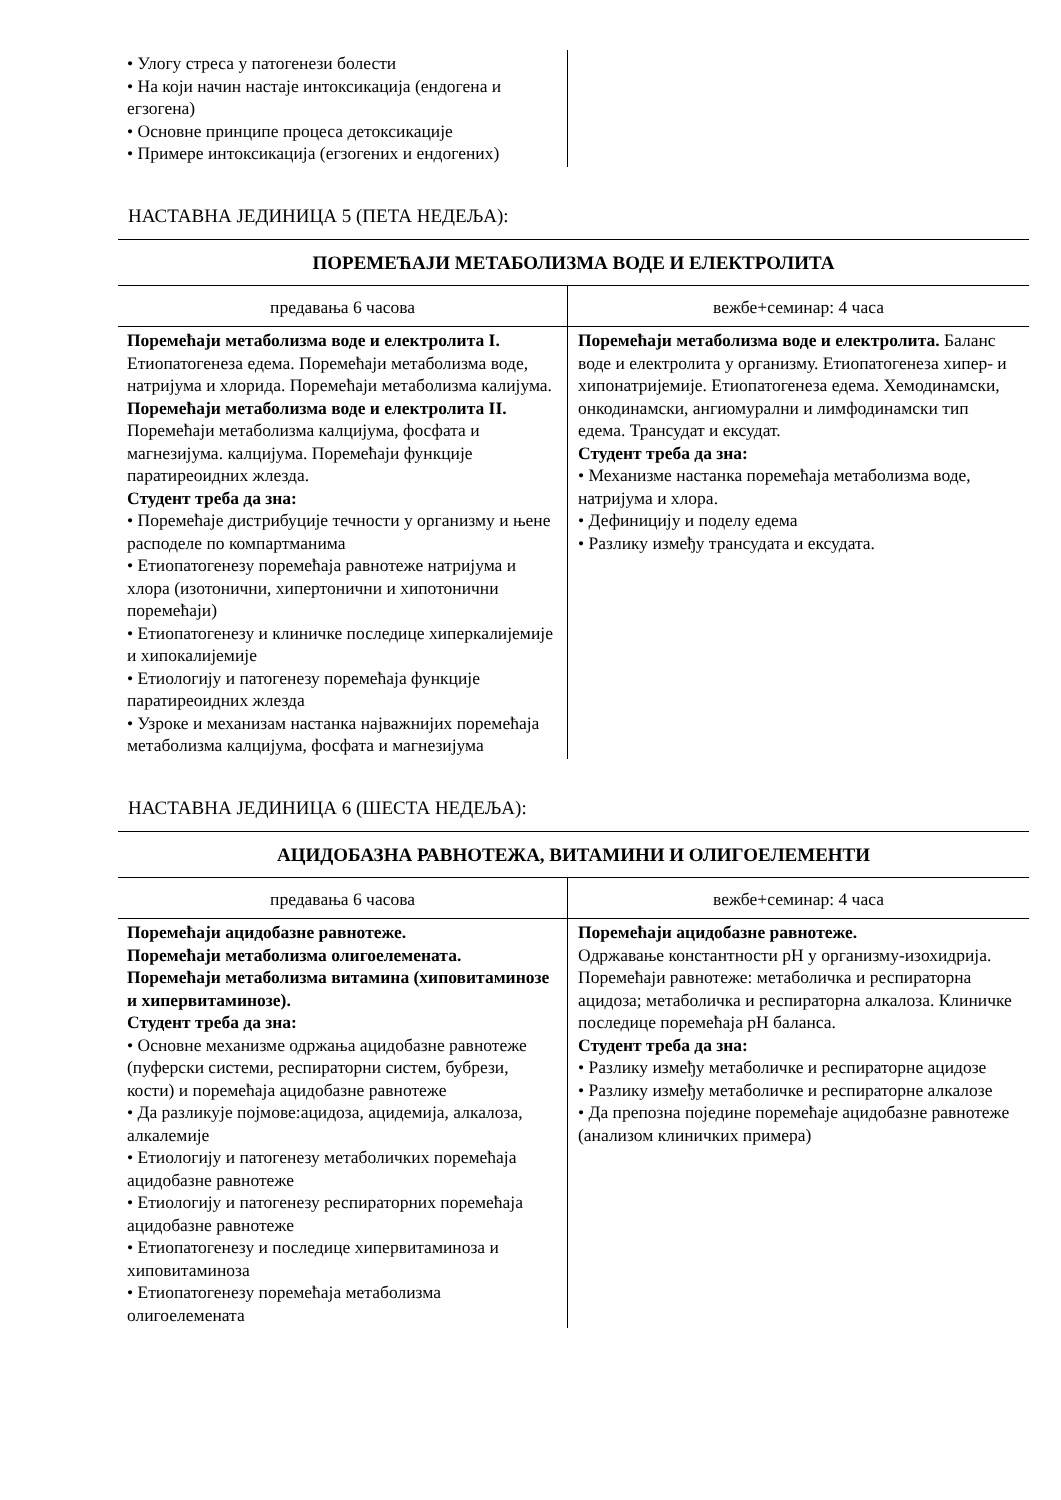| • Улогу стреса у патогенези болести • На који начин настаје интоксикација (ендогена и егзогена) • Основне принципе процеса детоксикације • Примере интоксикација (егзогених и ендогених) | |
НАСТАВНА ЈЕДИНИЦА 5 (ПЕТА НЕДЕЉА):
| ПОРЕМЕЋАЈИ МЕТАБОЛИЗМА ВОДЕ И ЕЛЕКТРОЛИТА | |
| --- | --- |
| предавања 6 часова | вежбе+семинар: 4 часа |
| Поремећаји метаболизма воде и електролита I. Етиопатогенеза едема. Поремећаји метаболизма воде, натријума и хлорида. Поремећаји метаболизма калијума. Поремећаји метаболизма воде и електролита II. Поремећаји метаболизма калцијума, фосфата и магнезијума. калцијума. Поремећаји функције паратиреоидних жлезда. Студент треба да зна: • Поремећаје дистрибуције течности у организму и њене расподеле по компартманима • Етиопатогенезу поремећаја равнотеже натријума и хлора (изотонични, хипертонични и хипотонични поремећаји) • Етиопатогенезу и клиничке последице хиперкалијемије и хипокалијемије • Етиологију и патогенезу поремећаја функције паратиреоидних жлезда • Узроке и механизам настанка најважнијих поремећаја метаболизма калцијума, фосфата и магнезијума | Поремећаји метаболизма воде и електролита. Баланс воде и електролита у организму. Етиопатогенеза хипер- и хипонатријемије. Етиопатогенеза едема. Хемодинамски, онкодинамски, ангиомурални и лимфодинамски тип едема. Трансудат и ексудат. Студент треба да зна: • Механизме настанка поремећаја метаболизма воде, натријума и хлора. • Дефиницију и поделу едема • Разлику између трансудата и ексудата. |
НАСТАВНА ЈЕДИНИЦА 6 (ШЕСТА НЕДЕЉА):
| АЦИДОБАЗНА РАВНОТЕЖА, ВИТАМИНИ И ОЛИГОЕЛЕМЕНТИ | |
| --- | --- |
| предавања 6 часова | вежбе+семинар: 4 часа |
| Поремећаји ацидобазне равнотеже. Поремећаји метаболизма олигоелемената. Поремећаји метаболизма витамина (хиповитаминозе и хипервитаминозе). Студент треба да зна: • Основне механизме одржања ацидобазне равнотеже (пуферски системи, респираторни систем, бубрези, кости) и поремећаја ацидобазне равнотеже • Да разликује појмове:ацидоза, ацидемија, алкалоза, алкалемије • Етиологију и патогенезу метаболичких поремећаја ацидобазне равнотеже • Етиологију и патогенезу респираторних поремећаја ацидобазне равнотеже • Етиопатогенезу и последице хипервитаминоза и хиповитаминоза • Етиопатогенезу поремећаја метаболизма олигоелемената | Поремећаји ацидобазне равнотеже. Одржавање константности pH у организму-изохидрија. Поремећаји равнотеже: метаболичка и респираторна ацидоза; метаболичка и респираторна алкалоза. Клиничке последице поремећаја pH баланса. Студент треба да зна: • Разлику између метаболичке и респираторне ацидозе • Разлику између метаболичке и респираторне алкалозе • Да препозна поједине поремећаје ацидобазне равнотеже (анализом клиничких примера) |